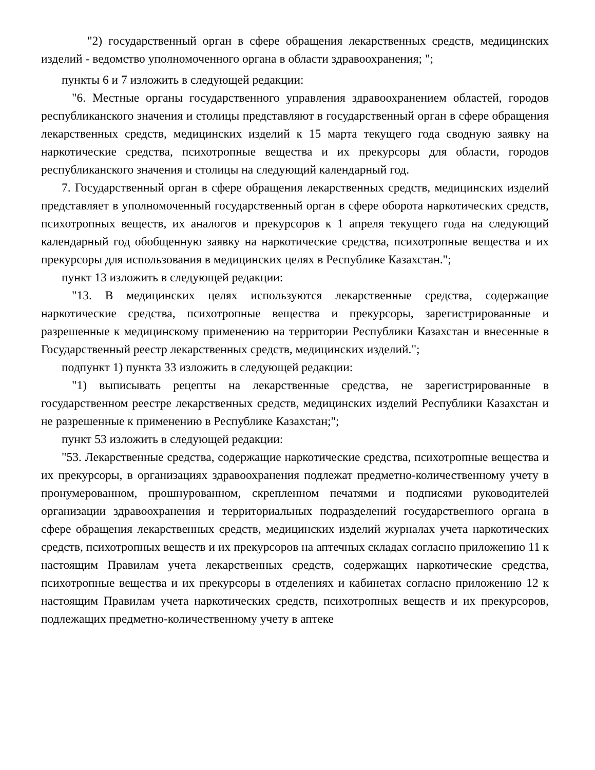"2) государственный орган в сфере обращения лекарственных средств, медицинских изделий - ведомство уполномоченного органа в области здравоохранения; ";
пункты 6 и 7 изложить в следующей редакции:
"6. Местные органы государственного управления здравоохранением областей, городов республиканского значения и столицы представляют в государственный орган в сфере обращения лекарственных средств, медицинских изделий к 15 марта текущего года сводную заявку на наркотические средства, психотропные вещества и их прекурсоры для области, городов республиканского значения и столицы на следующий календарный год.
7. Государственный орган в сфере обращения лекарственных средств, медицинских изделий представляет в уполномоченный государственный орган в сфере оборота наркотических средств, психотропных веществ, их аналогов и прекурсоров к 1 апреля текущего года на следующий календарный год обобщенную заявку на наркотические средства, психотропные вещества и их прекурсоры для использования в медицинских целях в Республике Казахстан.";
пункт 13 изложить в следующей редакции:
"13. В медицинских целях используются лекарственные средства, содержащие наркотические средства, психотропные вещества и прекурсоры, зарегистрированные и разрешенные к медицинскому применению на территории Республики Казахстан и внесенные в Государственный реестр лекарственных средств, медицинских изделий.";
подпункт 1) пункта 33 изложить в следующей редакции:
"1) выписывать рецепты на лекарственные средства, не зарегистрированные в государственном реестре лекарственных средств, медицинских изделий Республики Казахстан и не разрешенные к применению в Республике Казахстан;";
пункт 53 изложить в следующей редакции:
"53. Лекарственные средства, содержащие наркотические средства, психотропные вещества и их прекурсоры, в организациях здравоохранения подлежат предметно-количественному учету в пронумерованном, прошнурованном, скрепленном печатями и подписями руководителей организации здравоохранения и территориальных подразделений государственного органа в сфере обращения лекарственных средств, медицинских изделий журналах учета наркотических средств, психотропных веществ и их прекурсоров на аптечных складах согласно приложению 11 к настоящим Правилам учета лекарственных средств, содержащих наркотические средства, психотропные вещества и их прекурсоры в отделениях и кабинетах согласно приложению 12 к настоящим Правилам учета наркотических средств, психотропных веществ и их прекурсоров, подлежащих предметно-количественному учету в аптеке